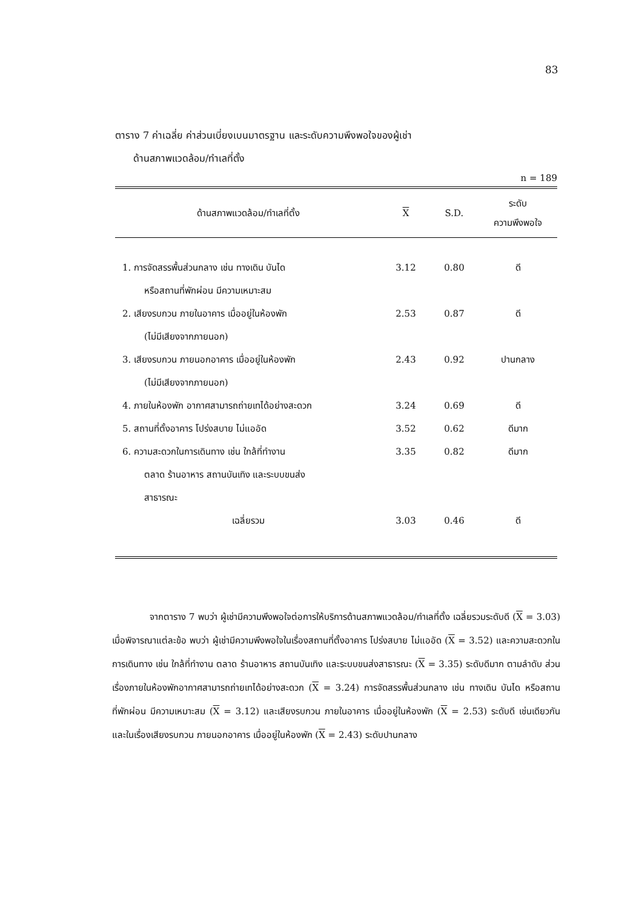83
ตาราง 7 ค่าเฉลี่ย ค่าส่วนเบี่ยงเบนมาตรฐาน และระดับความพึงพอใจของผู้เช่า
ด้านสภาพแวดล้อม/ทำเลที่ตั้ง
n = 189
| ด้านสภาพแวดล้อม/ทำเลที่ตั้ง | X | S.D. | ระดับ ความพึงพอใจ |
| --- | --- | --- | --- |
| 1. การจัดสรรพื้นส่วนกลาง เช่น ทางเดิน บันได หรือสถานที่พักผ่อน มีความเหมาะสม | 3.12 | 0.80 | ดี |
| 2. เสียงรบกวน ภายในอาคาร เมื่ออยู่ในห้องพัก (ไม่มีเสียงจากภายนอก) | 2.53 | 0.87 | ดี |
| 3. เสียงรบกวน ภายนอกอาคาร เมื่ออยู่ในห้องพัก (ไม่มีเสียงจากภายนอก) | 2.43 | 0.92 | ปานกลาง |
| 4. ภายในห้องพัก อากาศสามารถถ่ายเทได้อย่างสะดวก | 3.24 | 0.69 | ดี |
| 5. สถานที่ตั้งอาคาร โปร่งสบาย ไม่แออัด | 3.52 | 0.62 | ดีมาก |
| 6. ความสะดวกในการเดินทาง เช่น ใกล้ที่ทำงาน ตลาด ร้านอาหาร สถานบันเทิง และระบบขนส่ง สาธารณะ | 3.35 | 0.82 | ดีมาก |
| เฉลี่ยรวม | 3.03 | 0.46 | ดี |
จากตาราง 7 พบว่า ผู้เช่ามีความพึงพอใจต่อการให้บริการด้านสภาพแวดล้อม/ทำเลที่ตั้ง เฉลี่ยรวมระดับดี (X = 3.03) เมื่อพิจารณาแต่ละข้อ พบว่า ผู้เช่ามีความพึงพอใจในเรื่องสถานที่ตั้งอาคาร โปร่งสบาย ไม่แออัด (X = 3.52) และความสะดวกในการเดินทาง เช่น ใกล้ที่ทำงาน ตลาด ร้านอาหาร สถานบันเทิง และระบบขนส่งสาธารณะ (X = 3.35) ระดับดีมาก ตามลำดับ ส่วนเรื่องภายในห้องพักอากาศสามารถถ่ายเทได้อย่างสะดวก (X = 3.24) การจัดสรรพื้นส่วนกลาง เช่น ทางเดิน บันได หรือสถานที่พักผ่อน มีความเหมาะสม (X = 3.12) และเสียงรบกวน ภายในอาคาร เมื่ออยู่ในห้องพัก (X = 2.53) ระดับดี เช่นเดียวกัน และในเรื่องเสียงรบกวน ภายนอกอาคาร เมื่ออยู่ในห้องพัก (X = 2.43) ระดับปานกลาง